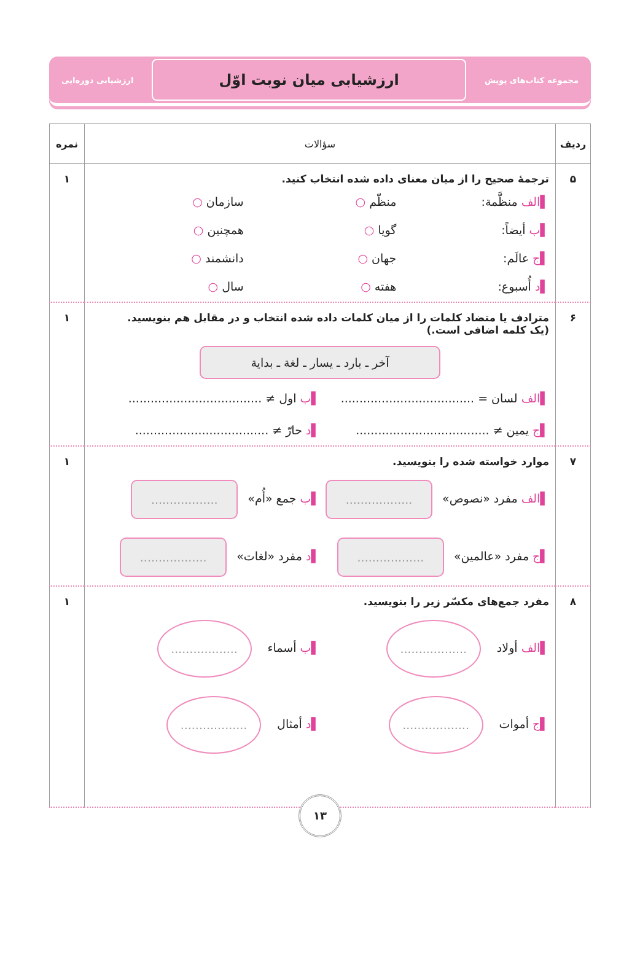مجموعه کتاب‌های پویش
ارزشیابی میان نوبت اوّل
ارزشیابی دوره‌ایی
| ردیف | سؤالات | نمره |
| --- | --- | --- |
| ۵ | ترجمۀ صحیح را از میان معنای داده شده انتخاب کنید. ▌الف منظَّمة: منظّم ○ سازمان ○ ▌ب أیضاً: گویا ○ همچنین ○ ▌ج عالَم: جهان ○ دانشمند ○ ▌د أُسبوع: هفته ○ سال ○ | ۱ |
| ۶ | مترادف یا متضاد کلمات را از میان کلمات داده شده انتخاب و در مقابل هم بنویسید. (یک کلمه اضافی است.) آخر ـ بارد ـ یسار ـ لغة ـ بدایة ▌الف لسان = .................................... ▌ب اول ≠ .................................... ▌ج یمین ≠ .................................... ▌د حارّ ≠ .................................... | ۱ |
| ۷ | موارد خواسته شده را بنویسید. ▌الف مفرد «نصوص» .................. ▌ب جمع «أُم» .................. ▌ج مفرد «عالمین» .................. ▌د مفرد «لغات» .................. | ۱ |
| ۸ | مفرد جمع‌های مکسّر زیر را بنویسید. ▌الف أولاد .................. ▌ب أسماء .................. ▌ج أموات .................. ▌د أمثال .................. | ۱ |
۱۳